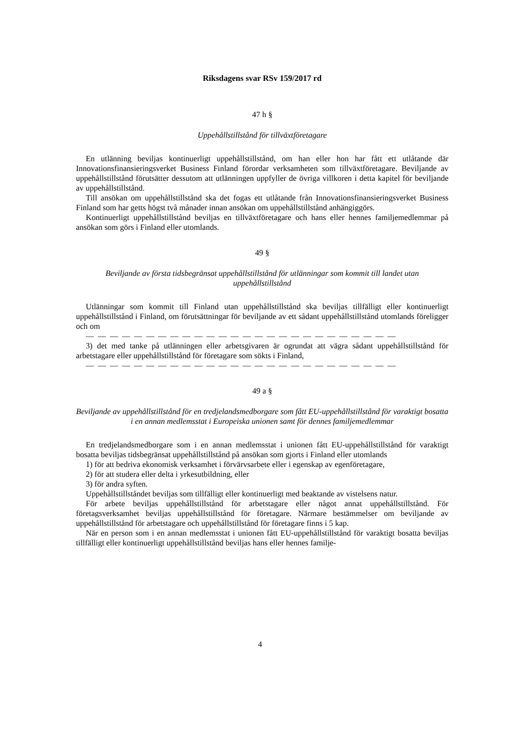Riksdagens svar RSv 159/2017 rd
47 h §
Uppehållstillstånd för tillväxtföretagare
En utlänning beviljas kontinuerligt uppehållstillstånd, om han eller hon har fått ett utlåtande där Innovationsfinansieringsverket Business Finland förordar verksamheten som tillväxtföretagare. Beviljande av uppehållstillstånd förutsätter dessutom att utlänningen uppfyller de övriga villkoren i detta kapitel för beviljande av uppehållstillstånd.
Till ansökan om uppehållstillstånd ska det fogas ett utlåtande från Innovationsfinansieringsverket Business Finland som har getts högst två månader innan ansökan om uppehållstillstånd anhängiggörs.
Kontinuerligt uppehållstillstånd beviljas en tillväxtföretagare och hans eller hennes familjemedlemmar på ansökan som görs i Finland eller utomlands.
49 §
Beviljande av första tidsbegränsat uppehållstillstånd för utlänningar som kommit till landet utan uppehållstillstånd
Utlänningar som kommit till Finland utan uppehållstillstånd ska beviljas tillfälligt eller kontinuerligt uppehållstillstånd i Finland, om förutsättningar för beviljande av ett sådant uppehållstillstånd utomlands föreligger och om
— — — — — — — — — — — — — — — — — — — — — — — — — —
3) det med tanke på utlänningen eller arbetsgivaren är ogrundat att vägra sådant uppehållstillstånd för arbetstagare eller uppehållstillstånd för företagare som sökts i Finland,
— — — — — — — — — — — — — — — — — — — — — — — — — —
49 a §
Beviljande av uppehållstillstånd för en tredjelandsmedborgare som fått EU-uppehållstillstånd för varaktigt bosatta i en annan medlemsstat i Europeiska unionen samt för dennes familjemedlemmar
En tredjelandsmedborgare som i en annan medlemsstat i unionen fått EU-uppehållstillstånd för varaktigt bosatta beviljas tidsbegränsat uppehållstillstånd på ansökan som gjorts i Finland eller utomlands
1) för att bedriva ekonomisk verksamhet i förvärvsarbete eller i egenskap av egenföretagare,
2) för att studera eller delta i yrkesutbildning, eller
3) för andra syften.
Uppehållstillståndet beviljas som tillfälligt eller kontinuerligt med beaktande av vistelsens natur.
För arbete beviljas uppehållstillstånd för arbetstagare eller något annat uppehållstillstånd. För företagsverksamhet beviljas uppehållstillstånd för företagare. Närmare bestämmelser om beviljande av uppehållstillstånd för arbetstagare och uppehållstillstånd för företagare finns i 5 kap.
När en person som i en annan medlemsstat i unionen fått EU-uppehållstillstånd för varaktigt bosatta beviljas tillfälligt eller kontinuerligt uppehållstillstånd beviljas hans eller hennes familje-
4